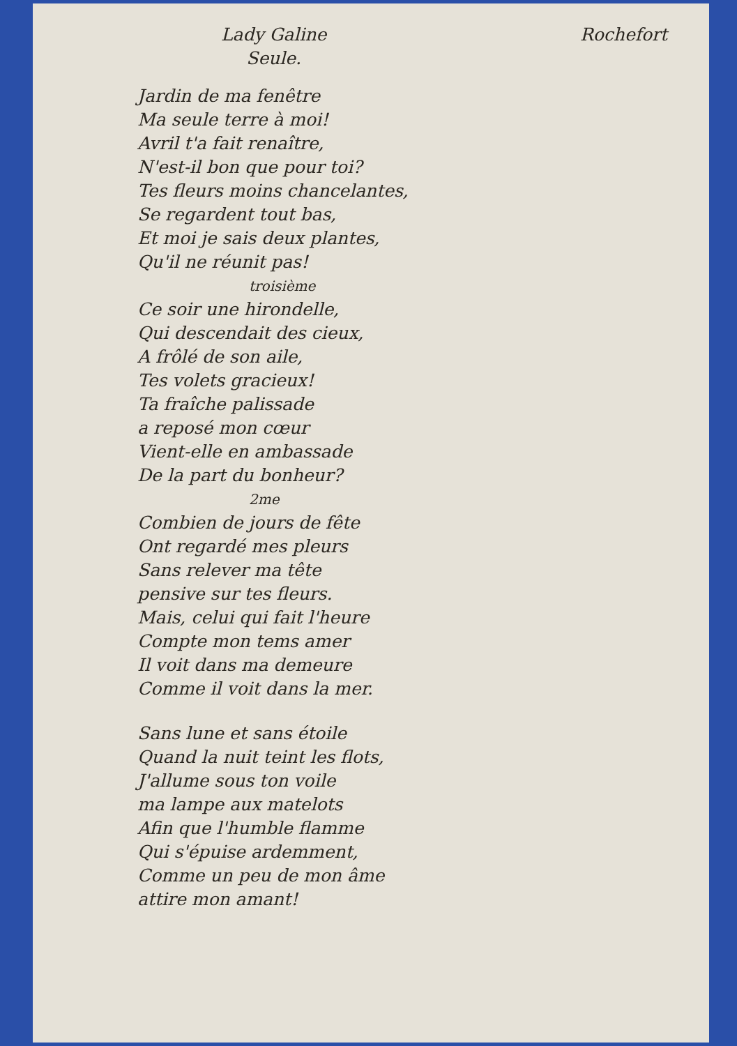Lady Galine
Seule.
Rochefort
Jardin de ma fenêtre
Ma seule terre à moi!
Avril t'a fait renaître,
N'est-il bon que pour toi?
Tes fleurs moins chancelantes,
Se regardent tout bas,
Et moi je sais deux plantes,
Qu'il ne réunit pas!
troisième
Ce soir une hirondelle,
Qui descendait des cieux,
A frôlé de son aile,
Tes volets gracieux!
Ta fraîche palissade
a reposé mon cœur
Vient-elle en ambassade
De la part du bonheur?
2me
Combien de jours de fête
Ont regardé mes pleurs
Sans relever ma tête
pensive sur tes fleurs.
Mais, celui qui fait l'heure
Compte mon tems amer
Il voit dans ma demeure
Comme il voit dans la mer.
Sans lune et sans étoile
Quand la nuit teint les flots,
J'allume sous ton voile
ma lampe aux matelots
Afin que l'humble flamme
Qui s'épuise ardemment,
Comme un peu de mon âme
attire mon amant!